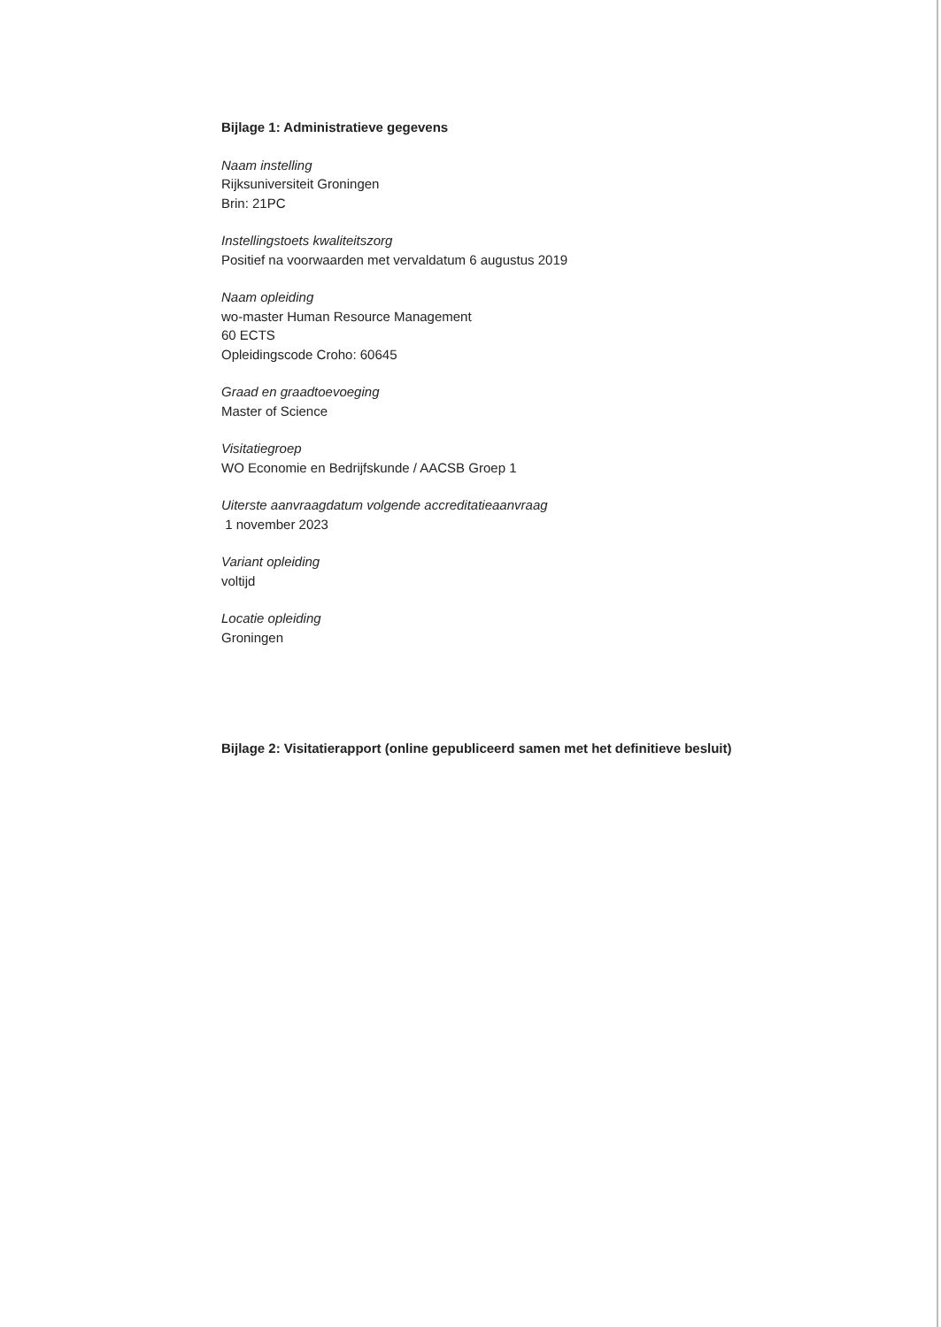Bijlage 1: Administratieve gegevens
Naam instelling
Rijksuniversiteit Groningen
Brin: 21PC
Instellingstoets kwaliteitszorg
Positief na voorwaarden met vervaldatum 6 augustus 2019
Naam opleiding
wo-master Human Resource Management
60 ECTS
Opleidingscode Croho: 60645
Graad en graadtoevoeging
Master of Science
Visitatiegroep
WO Economie en Bedrijfskunde / AACSB Groep 1
Uiterste aanvraagdatum volgende accreditatieaanvraag
1 november 2023
Variant opleiding
voltijd
Locatie opleiding
Groningen
Bijlage 2: Visitatierapport (online gepubliceerd samen met het definitieve besluit)